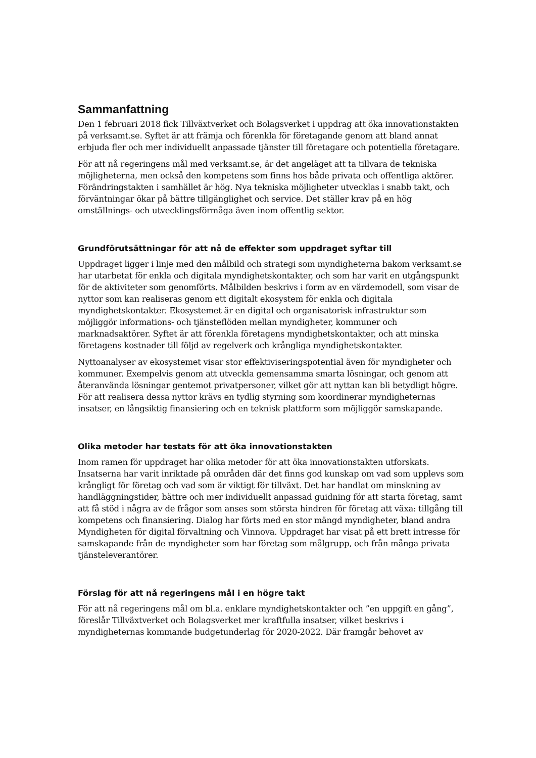Sammanfattning
Den 1 februari 2018 fick Tillväxtverket och Bolagsverket i uppdrag att öka innovationstakten på verksamt.se. Syftet är att främja och förenkla för företagande genom att bland annat erbjuda fler och mer individuellt anpassade tjänster till företagare och potentiella företagare.
För att nå regeringens mål med verksamt.se, är det angeläget att ta tillvara de tekniska möjligheterna, men också den kompetens som finns hos både privata och offentliga aktörer. Förändringstakten i samhället är hög. Nya tekniska möjligheter utvecklas i snabb takt, och förväntningar ökar på bättre tillgänglighet och service. Det ställer krav på en hög omställnings- och utvecklingsförmåga även inom offentlig sektor.
Grundförutsättningar för att nå de effekter som uppdraget syftar till
Uppdraget ligger i linje med den målbild och strategi som myndigheterna bakom verksamt.se har utarbetat för enkla och digitala myndighetskontakter, och som har varit en utgångspunkt för de aktiviteter som genomförts. Målbilden beskrivs i form av en värdemodell, som visar de nyttor som kan realiseras genom ett digitalt ekosystem för enkla och digitala myndighetskontakter. Ekosystemet är en digital och organisatorisk infrastruktur som möjliggör informations- och tjänsteflöden mellan myndigheter, kommuner och marknadsaktörer. Syftet är att förenkla företagens myndighetskontakter, och att minska företagens kostnader till följd av regelverk och krångliga myndighetskontakter.
Nyttoanalyser av ekosystemet visar stor effektiviseringspotential även för myndigheter och kommuner. Exempelvis genom att utveckla gemensamma smarta lösningar, och genom att återanvända lösningar gentemot privatpersoner, vilket gör att nyttan kan bli betydligt högre. För att realisera dessa nyttor krävs en tydlig styrning som koordinerar myndigheternas insatser, en långsiktig finansiering och en teknisk plattform som möjliggör samskapande.
Olika metoder har testats för att öka innovationstakten
Inom ramen för uppdraget har olika metoder för att öka innovationstakten utforskats. Insatserna har varit inriktade på områden där det finns god kunskap om vad som upplevs som krångligt för företag och vad som är viktigt för tillväxt. Det har handlat om minskning av handläggningstider, bättre och mer individuellt anpassad guidning för att starta företag, samt att få stöd i några av de frågor som anses som största hindren för företag att växa: tillgång till kompetens och finansiering. Dialog har förts med en stor mängd myndigheter, bland andra Myndigheten för digital förvaltning och Vinnova. Uppdraget har visat på ett brett intresse för samskapande från de myndigheter som har företag som målgrupp, och från många privata tjänsteleverantörer.
Förslag för att nå regeringens mål i en högre takt
För att nå regeringens mål om bl.a. enklare myndighetskontakter och ”en uppgift en gång”, föreslår Tillväxtverket och Bolagsverket mer kraftfulla insatser, vilket beskrivs i myndigheternas kommande budgetunderlag för 2020-2022. Där framgår behovet av